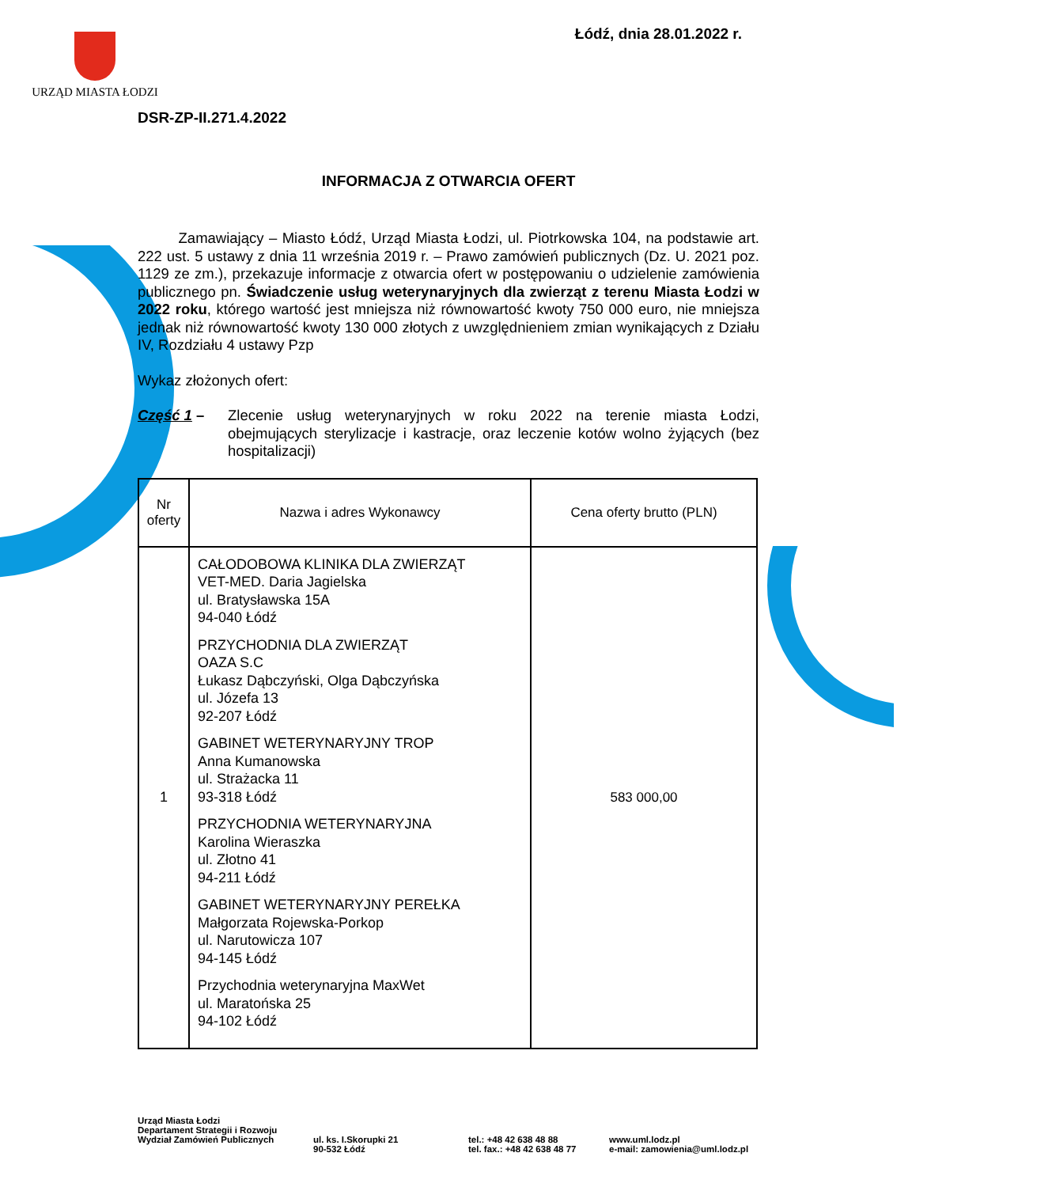URZĄD MIASTA ŁODZI
Łódź, dnia 28.01.2022 r.
DSR-ZP-II.271.4.2022
INFORMACJA Z OTWARCIA OFERT
Zamawiający – Miasto Łódź, Urząd Miasta Łodzi, ul. Piotrkowska 104, na podstawie art. 222 ust. 5 ustawy z dnia 11 września 2019 r. – Prawo zamówień publicznych (Dz. U. 2021 poz. 1129 ze zm.), przekazuje informacje z otwarcia ofert w postępowaniu o udzielenie zamówienia publicznego pn. Świadczenie usług weterynaryjnych dla zwierząt z terenu Miasta Łodzi w 2022 roku, którego wartość jest mniejsza niż równowartość kwoty 750 000 euro, nie mniejsza jednak niż równowartość kwoty 130 000 złotych z uwzględnieniem zmian wynikających z Działu IV, Rozdziału 4 ustawy Pzp
Wykaz złożonych ofert:
Część 1 –
Zlecenie usług weterynaryjnych w roku 2022 na terenie miasta Łodzi, obejmujących sterylizacje i kastracje, oraz leczenie kotów wolno żyjących (bez hospitalizacji)
| Nr oferty | Nazwa i adres Wykonawcy | Cena oferty brutto (PLN) |
| --- | --- | --- |
| 1 | CAŁODOBOWA KLINIKA DLA ZWIERZĄT VET-MED. Daria Jagielska ul. Bratysławska 15A 94-040 Łódź PRZYCHODNIA DLA ZWIERZĄT OAZA S.C Łukasz Dąbczyński, Olga Dąbczyńska ul. Józefa 13 92-207 Łódź GABINET WETERYNARYJNY TROP Anna Kumanowska ul. Strażacka 11 93-318 Łódź PRZYCHODNIA WETERYNARYJNA Karolina Wieraszka ul. Złotno 41 94-211 Łódź GABINET WETERYNARYJNY PEREŁKA Małgorzata Rojewska-Porkop ul. Narutowicza 107 94-145 Łódź Przychodnia weterynaryjna MaxWet ul. Maratońska 25 94-102 Łódź | 583 000,00 |
Urząd Miasta Łodzi
Departament Strategii i Rozwoju
Wydział Zamówień Publicznych
ul. ks. I.Skorupki 21
90-532 Łódź
tel.: +48 42 638 48 88
tel. fax.: +48 42 638 48 77
www.uml.lodz.pl
e-mail: zamowienia@uml.lodz.pl